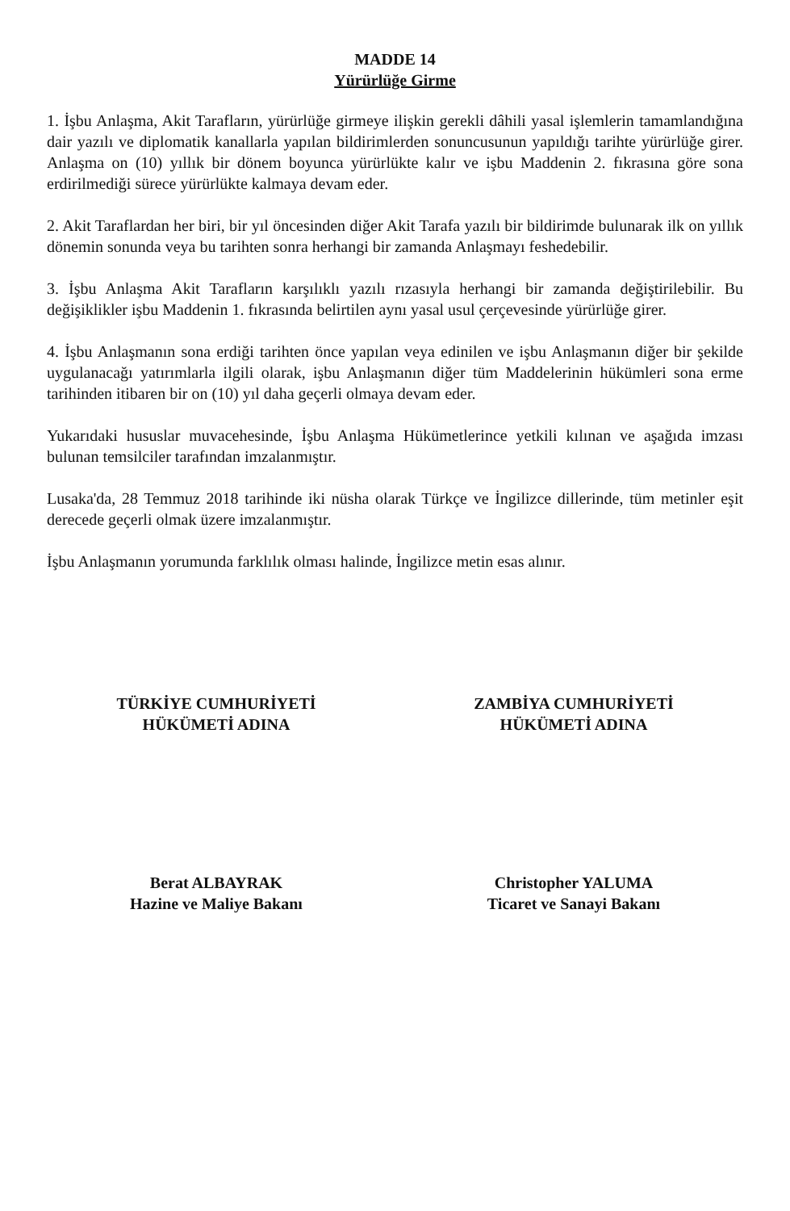MADDE 14
Yürürlüğe Girme
1. İşbu Anlaşma, Akit Tarafların, yürürlüğe girmeye ilişkin gerekli dâhili yasal işlemlerin tamamlandığına dair yazılı ve diplomatik kanallarla yapılan bildirimlerden sonuncusunun yapıldığı tarihte yürürlüğe girer. Anlaşma on (10) yıllık bir dönem boyunca yürürlükte kalır ve işbu Maddenin 2. fıkrasına göre sona erdirilmediği sürece yürürlükte kalmaya devam eder.
2. Akit Taraflardan her biri, bir yıl öncesinden diğer Akit Tarafa yazılı bir bildirimde bulunarak ilk on yıllık dönemin sonunda veya bu tarihten sonra herhangi bir zamanda Anlaşmayı feshedebilir.
3. İşbu Anlaşma Akit Tarafların karşılıklı yazılı rızasıyla herhangi bir zamanda değiştirilebilir. Bu değişiklikler işbu Maddenin 1. fıkrasında belirtilen aynı yasal usul çerçevesinde yürürlüğe girer.
4. İşbu Anlaşmanın sona erdiği tarihten önce yapılan veya edinilen ve işbu Anlaşmanın diğer bir şekilde uygulanacağı yatırımlarla ilgili olarak, işbu Anlaşmanın diğer tüm Maddelerinin hükümleri sona erme tarihinden itibaren bir on (10) yıl daha geçerli olmaya devam eder.
Yukarıdaki hususlar muvacehesinde, İşbu Anlaşma Hükümetlerince yetkili kılınan ve aşağıda imzası bulunan temsilciler tarafından imzalanmıştır.
Lusaka'da, 28 Temmuz 2018 tarihinde iki nüsha olarak Türkçe ve İngilizce dillerinde, tüm metinler eşit derecede geçerli olmak üzere imzalanmıştır.
İşbu Anlaşmanın yorumunda farklılık olması halinde, İngilizce metin esas alınır.
TÜRKİYE CUMHURİYETİ
HÜKÜMETİ ADINA
ZAMBİYA CUMHURİYETİ
HÜKÜMETİ ADINA
Berat ALBAYRAK
Hazine ve Maliye Bakanı
Christopher YALUMA
Ticaret ve Sanayi Bakanı